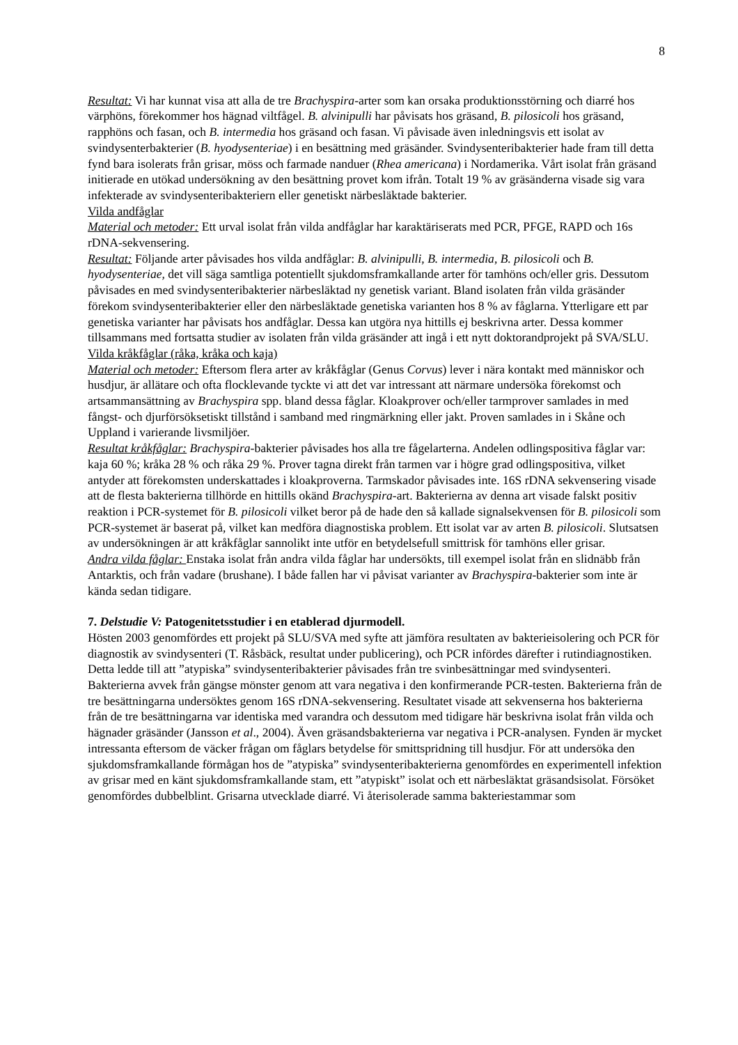8
Resultat: Vi har kunnat visa att alla de tre Brachyspira-arter som kan orsaka produktionsstörning och diarré hos värphöns, förekommer hos hägnad viltfågel. B. alvinipulli har påvisats hos gräsand, B. pilosicoli hos gräsand, rapphöns och fasan, och B. intermedia hos gräsand och fasan. Vi påvisade även inledningsvis ett isolat av svindysenterbakterier (B. hyodysenteriae) i en besättning med gräsänder. Svindysenteribakterier hade fram till detta fynd bara isolerats från grisar, möss och farmade nanduer (Rhea americana) i Nordamerika. Vårt isolat från gräsand initierade en utökad undersökning av den besättning provet kom ifrån. Totalt 19 % av gräsänderna visade sig vara infekterade av svindysenteribakteriern eller genetiskt närbesläktade bakterier.
Vilda andfåglar
Material och metoder: Ett urval isolat från vilda andfåglar har karaktäriserats med PCR, PFGE, RAPD och 16s rDNA-sekvensering.
Resultat: Följande arter påvisades hos vilda andfåglar: B. alvinipulli, B. intermedia, B. pilosicoli och B. hyodysenteriae, det vill säga samtliga potentiellt sjukdomsframkallande arter för tamhöns och/eller gris. Dessutom påvisades en med svindysenteribakterier närbesläktad ny genetisk variant. Bland isolaten från vilda gräsänder förekom svindysenteribakterier eller den närbesläktade genetiska varianten hos 8 % av fåglarna. Ytterligare ett par genetiska varianter har påvisats hos andfåglar. Dessa kan utgöra nya hittills ej beskrivna arter. Dessa kommer tillsammans med fortsatta studier av isolaten från vilda gräsänder att ingå i ett nytt doktorandprojekt på SVA/SLU.
Vilda kråkfåglar (råka, kråka och kaja)
Material och metoder: Eftersom flera arter av kråkfåglar (Genus Corvus) lever i nära kontakt med människor och husdjur, är allätare och ofta flocklevande tyckte vi att det var intressant att närmare undersöka förekomst och artsammansättning av Brachyspira spp. bland dessa fåglar. Kloakprover och/eller tarmprover samlades in med fångst- och djurförsöksetiskt tillstånd i samband med ringmärkning eller jakt. Proven samlades in i Skåne och Uppland i varierande livsmiljöer.
Resultat kråkfåglar: Brachyspira-bakterier påvisades hos alla tre fågelarterna. Andelen odlingspositiva fåglar var: kaja 60 %; kråka 28 % och råka 29 %. Prover tagna direkt från tarmen var i högre grad odlingspositiva, vilket antyder att förekomsten underskattades i kloakproverna. Tarmskador påvisades inte. 16S rDNA sekvensering visade att de flesta bakterierna tillhörde en hittills okänd Brachyspira-art. Bakterierna av denna art visade falskt positiv reaktion i PCR-systemet för B. pilosicoli vilket beror på de hade den så kallade signalsekvensen för B. pilosicoli som PCR-systemet är baserat på, vilket kan medföra diagnostiska problem. Ett isolat var av arten B. pilosicoli. Slutsatsen av undersökningen är att kråkfåglar sannolikt inte utför en betydelsefull smittrisk för tamhöns eller grisar.
Andra vilda fåglar: Enstaka isolat från andra vilda fåglar har undersökts, till exempel isolat från en slidnäbb från Antarktis, och från vadare (brushane). I både fallen har vi påvisat varianter av Brachyspira-bakterier som inte är kända sedan tidigare.
7. Delstudie V: Patogenitetsstudier i en etablerad djurmodell.
Hösten 2003 genomfördes ett projekt på SLU/SVA med syfte att jämföra resultaten av bakterieisolering och PCR för diagnostik av svindysenteri (T. Råsbäck, resultat under publicering), och PCR infördes därefter i rutindiagnostiken. Detta ledde till att ”atypiska” svindysenteribakterier påvisades från tre svinbesättningar med svindysenteri. Bakterierna avvek från gängse mönster genom att vara negativa i den konfirmerande PCR-testen. Bakterierna från de tre besättningarna undersöktes genom 16S rDNA-sekvensering. Resultatet visade att sekvenserna hos bakterierna från de tre besättningarna var identiska med varandra och dessutom med tidigare här beskrivna isolat från vilda och hägnader gräsänder (Jansson et al., 2004). Även gräsandsbakterierna var negativa i PCR-analysen. Fynden är mycket intressanta eftersom de väcker frågan om fåglars betydelse för smittspridning till husdjur. För att undersöka den sjukdomsframkallande förmågan hos de ”atypiska” svindysenteribakterierna genomfördes en experimentell infektion av grisar med en känt sjukdomsframkallande stam, ett ”atypiskt” isolat och ett närbesläktat gräsandsisolat. Försöket genomfördes dubbelblint. Grisarna utvecklade diarré. Vi återisolerade samma bakteriestammar som